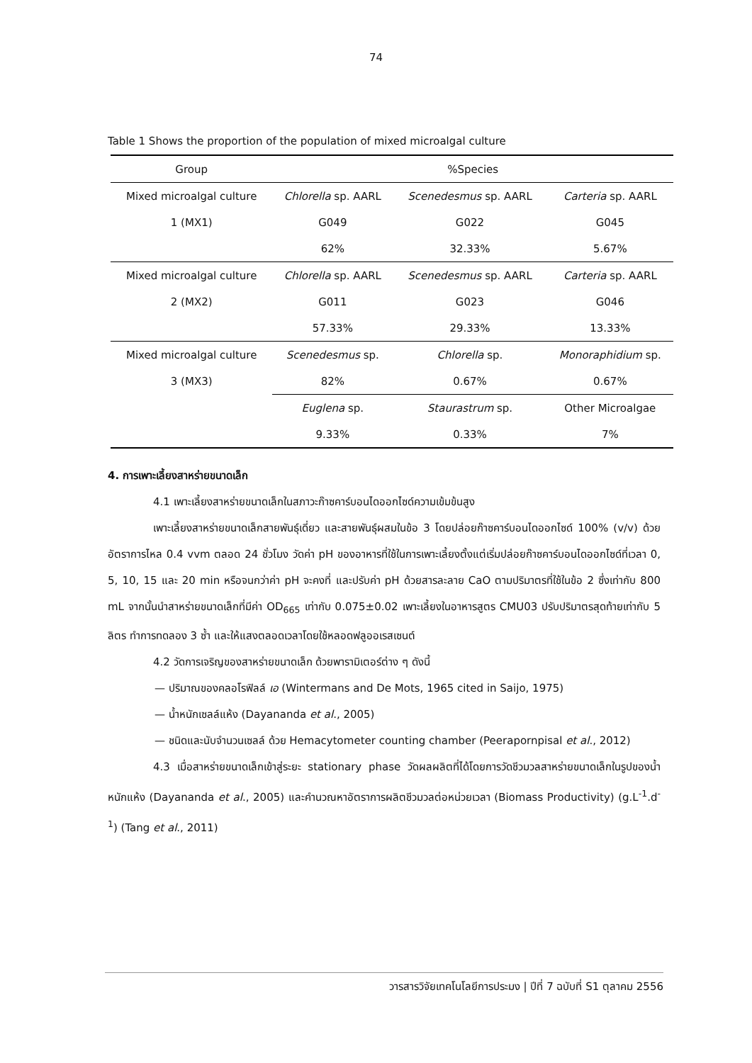74
Table 1 Shows the proportion of the population of mixed microalgal culture
| Group | %Species | | |
| --- | --- | --- | --- |
| Mixed microalgal culture | Chlorella sp. AARL | Scenedesmus sp. AARL | Carteria sp. AARL |
| 1 (MX1) | G049 | G022 | G045 |
| | 62% | 32.33% | 5.67% |
| Mixed microalgal culture | Chlorella sp. AARL | Scenedesmus sp. AARL | Carteria sp. AARL |
| 2 (MX2) | G011 | G023 | G046 |
| | 57.33% | 29.33% | 13.33% |
| Mixed microalgal culture | Scenedesmus sp. | Chlorella sp. | Monoraphidium sp. |
| 3 (MX3) | 82% | 0.67% | 0.67% |
| | Euglena sp. | Staurastrum sp. | Other Microalgae |
| | 9.33% | 0.33% | 7% |
4. การเพาะเลี้ยงสาหร่ายขนาดเล็ก
4.1 เพาะเลี้ยงสาหร่ายขนาดเล็กในสภาวะก๊าซคาร์บอนไดออกไซด์ความเข้มข้นสูง
เพาะเลี้ยงสาหร่ายขนาดเล็กสายพันธุ์เดี่ยว และสายพันธุ์ผสมในข้อ 3 โดยปล่อยก๊าซคาร์บอนไดออกไซด์ 100% (v/v) ด้วยอัตราการไหล 0.4 vvm ตลอด 24 ชั่วโมง วัดค่า pH ของอาหารที่ใช้ในการเพาะเลี้ยงตั้งแต่เริ่มปล่อยก๊าซคาร์บอนไดออกไซด์ที่เวลา 0, 5, 10, 15 และ 20 min หรือจนกว่าค่า pH จะคงที่ และปรับค่า pH ด้วยสารละลาย CaO ตามปริมาตรที่ใช้ในข้อ 2 ซึ่งเท่ากับ 800 mL จากนั้นนำสาหร่ายขนาดเล็กที่มีค่า OD<sub>665</sub> เท่ากับ 0.075±0.02 เพาะเลี้ยงในอาหารสูตร CMU03 ปรับปริมาตรสุดท้ายเท่ากับ 5 ลิตร ทำการทดลอง 3 ซ้ำ และให้แสงตลอดเวลาโดยใช้หลอดฟลูออเรสเซนต์
4.2 วัดการเจริญของสาหร่ายขนาดเล็ก ด้วยพารามิเตอร์ต่าง ๆ ดังนี้
— ปริมาณของคลอโรฟิลล์ เอ (Wintermans and De Mots, 1965 cited in Saijo, 1975)
— น้ำหนักเซลล์แห้ง (Dayananda et al., 2005)
— ชนิดและนับจำนวนเซลล์ ด้วย Hemacytometer counting chamber (Peerapornpisal et al., 2012)
4.3 เมื่อสาหร่ายขนาดเล็กเข้าสู่ระยะ stationary phase วัดผลผลิตที่ได้โดยการวัดชีวมวลสาหร่ายขนาดเล็กในรูปของน้ำหนักแห้ง (Dayananda et al., 2005) และคำนวณหาอัตราการผลิตชีวมวลต่อหน่วยเวลา (Biomass Productivity) (g.L<sup>-1</sup>.d<sup>-1</sup>) (Tang et al., 2011)
วารสารวิจัยเทคโนโลยีการประมง | ปีที่ 7 ฉบับที่ S1 ตุลาคม 2556